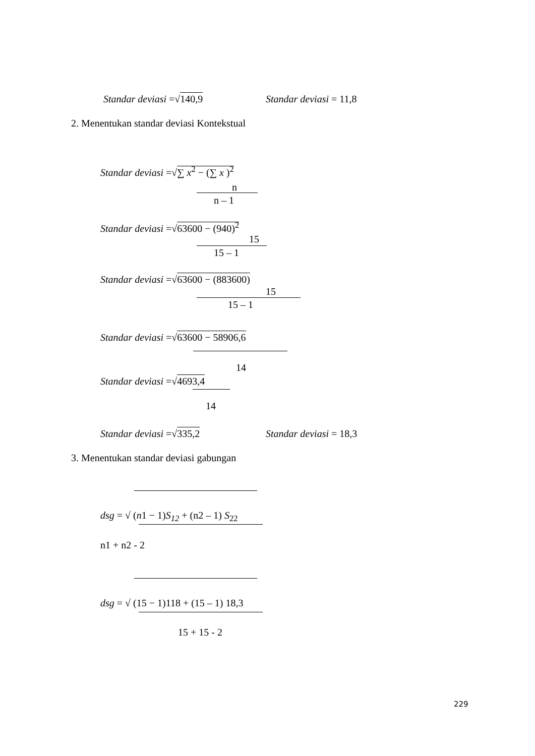Standar deviasi =√140,9 Standar deviasi = 11,8
2. Menentukan standar deviasi Kontekstual
Standar deviasi =√∑ x<sup>2</sup> − (∑ x )<sup>2</sup>
n
n – 1
Standar deviasi =√63600 − (940)<sup>2</sup>
15
15 – 1
Standar deviasi =√63600 − (883600)
15
15 – 1
Standar deviasi =√63600 − 58906,6
14
Standar deviasi =√4693,4
14
Standar deviasi =√335,2 Standar deviasi = 18,3
3. Menentukan standar deviasi gabungan
dsg = √ (n1 − 1)S<sub>12</sub> + (n2 – 1) S<sub>22</sub>
n1 + n2 - 2
dsg = √ (15 − 1)118 + (15 – 1) 18,3
15 + 15 - 2
229